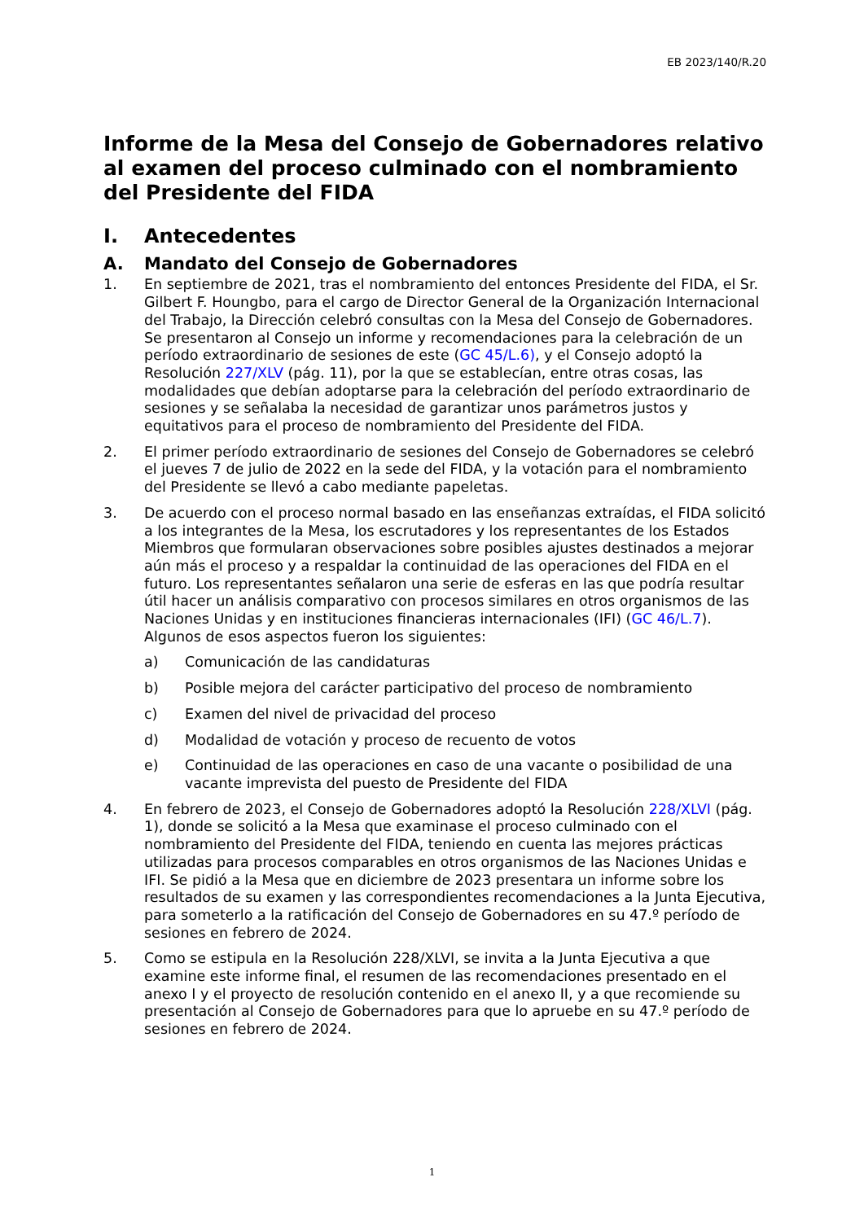EB 2023/140/R.20
Informe de la Mesa del Consejo de Gobernadores relativo al examen del proceso culminado con el nombramiento del Presidente del FIDA
I. Antecedentes
A. Mandato del Consejo de Gobernadores
1. En septiembre de 2021, tras el nombramiento del entonces Presidente del FIDA, el Sr. Gilbert F. Houngbo, para el cargo de Director General de la Organización Internacional del Trabajo, la Dirección celebró consultas con la Mesa del Consejo de Gobernadores. Se presentaron al Consejo un informe y recomendaciones para la celebración de un período extraordinario de sesiones de este (GC 45/L.6), y el Consejo adoptó la Resolución 227/XLV (pág. 11), por la que se establecían, entre otras cosas, las modalidades que debían adoptarse para la celebración del período extraordinario de sesiones y se señalaba la necesidad de garantizar unos parámetros justos y equitativos para el proceso de nombramiento del Presidente del FIDA.
2. El primer período extraordinario de sesiones del Consejo de Gobernadores se celebró el jueves 7 de julio de 2022 en la sede del FIDA, y la votación para el nombramiento del Presidente se llevó a cabo mediante papeletas.
3. De acuerdo con el proceso normal basado en las enseñanzas extraídas, el FIDA solicitó a los integrantes de la Mesa, los escrutadores y los representantes de los Estados Miembros que formularan observaciones sobre posibles ajustes destinados a mejorar aún más el proceso y a respaldar la continuidad de las operaciones del FIDA en el futuro. Los representantes señalaron una serie de esferas en las que podría resultar útil hacer un análisis comparativo con procesos similares en otros organismos de las Naciones Unidas y en instituciones financieras internacionales (IFI) (GC 46/L.7). Algunos de esos aspectos fueron los siguientes:
a) Comunicación de las candidaturas
b) Posible mejora del carácter participativo del proceso de nombramiento
c) Examen del nivel de privacidad del proceso
d) Modalidad de votación y proceso de recuento de votos
e) Continuidad de las operaciones en caso de una vacante o posibilidad de una vacante imprevista del puesto de Presidente del FIDA
4. En febrero de 2023, el Consejo de Gobernadores adoptó la Resolución 228/XLVI (pág. 1), donde se solicitó a la Mesa que examinase el proceso culminado con el nombramiento del Presidente del FIDA, teniendo en cuenta las mejores prácticas utilizadas para procesos comparables en otros organismos de las Naciones Unidas e IFI. Se pidió a la Mesa que en diciembre de 2023 presentara un informe sobre los resultados de su examen y las correspondientes recomendaciones a la Junta Ejecutiva, para someterlo a la ratificación del Consejo de Gobernadores en su 47.º período de sesiones en febrero de 2024.
5. Como se estipula en la Resolución 228/XLVI, se invita a la Junta Ejecutiva a que examine este informe final, el resumen de las recomendaciones presentado en el anexo I y el proyecto de resolución contenido en el anexo II, y a que recomiende su presentación al Consejo de Gobernadores para que lo apruebe en su 47.º período de sesiones en febrero de 2024.
1